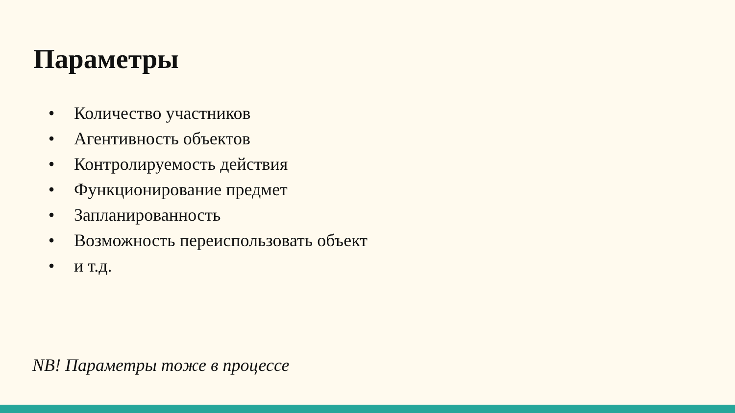Параметры
• Количество участников
• Агентивность объектов
• Контролируемость действия
• Функционирование предмет
• Запланированность
• Возможность переиспользовать объект
• и т.д.
NB! Параметры тоже в процессе